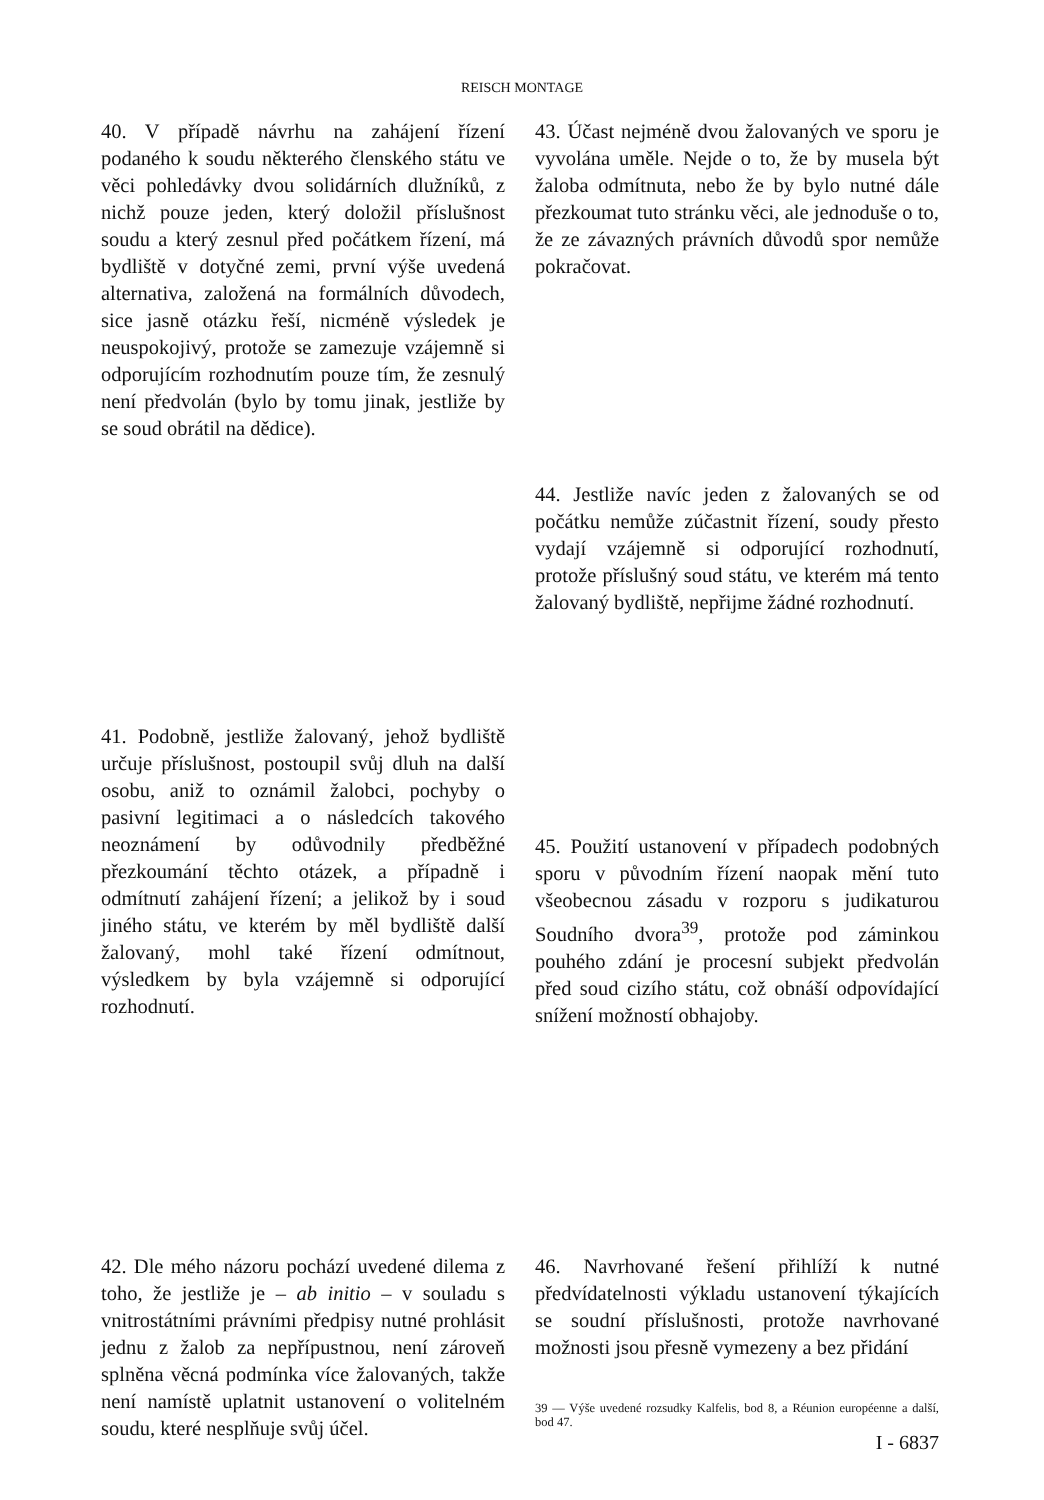REISCH MONTAGE
40. V případě návrhu na zahájení řízení podaného k soudu některého členského státu ve věci pohledávky dvou solidárních dlužníků, z nichž pouze jeden, který doložil příslušnost soudu a který zesnul před počátkem řízení, má bydliště v dotyčné zemi, první výše uvedená alternativa, založená na formálních důvodech, sice jasně otázku řeší, nicméně výsledek je neuspokojivý, protože se zamezuje vzájemně si odporujícím rozhodnutím pouze tím, že zesnulý není předvolán (bylo by tomu jinak, jestliže by se soud obrátil na dědice).
41. Podobně, jestliže žalovaný, jehož bydliště určuje příslušnost, postoupil svůj dluh na další osobu, aniž to oznámil žalobci, pochyby o pasivní legitimaci a o následcích takového neoznámení by odůvodnily předběžné přezkoumání těchto otázek, a případně i odmítnutí zahájení řízení; a jelikož by i soud jiného státu, ve kterém by měl bydliště další žalovaný, mohl také řízení odmítnout, výsledkem by byla vzájemně si odporující rozhodnutí.
42. Dle mého názoru pochází uvedené dilema z toho, že jestliže je – ab initio – v souladu s vnitrostátními právními předpisy nutné prohlásit jednu z žalob za nepřípustnou, není zároveň splněna věcná podmínka více žalovaných, takže není namístě uplatnit ustanovení o volitelném soudu, které nesplňuje svůj účel.
43. Účast nejméně dvou žalovaných ve sporu je vyvolána uměle. Nejde o to, že by musela být žaloba odmítnuta, nebo že by bylo nutné dále přezkoumat tuto stránku věci, ale jednoduše o to, že ze závazných právních důvodů spor nemůže pokračovat.
44. Jestliže navíc jeden z žalovaných se od počátku nemůže zúčastnit řízení, soudy přesto vydají vzájemně si odporující rozhodnutí, protože příslušný soud státu, ve kterém má tento žalovaný bydliště, nepřijme žádné rozhodnutí.
45. Použití ustanovení v případech podobných sporu v původním řízení naopak mění tuto všeobecnou zásadu v rozporu s judikaturou Soudního dvora<sup>39</sup>, protože pod záminkou pouhého zdání je procesní subjekt předvolán před soud cizího státu, což obnáší odpovídající snížení možností obhajoby.
46. Navrhované řešení přihlíží k nutné předvídatelnosti výkladu ustanovení týkajících se soudní příslušnosti, protože navrhované možnosti jsou přesně vymezeny a bez přidání
39 — Výše uvedené rozsudky Kalfelis, bod 8, a Réunion européenne a další, bod 47.
I - 6837